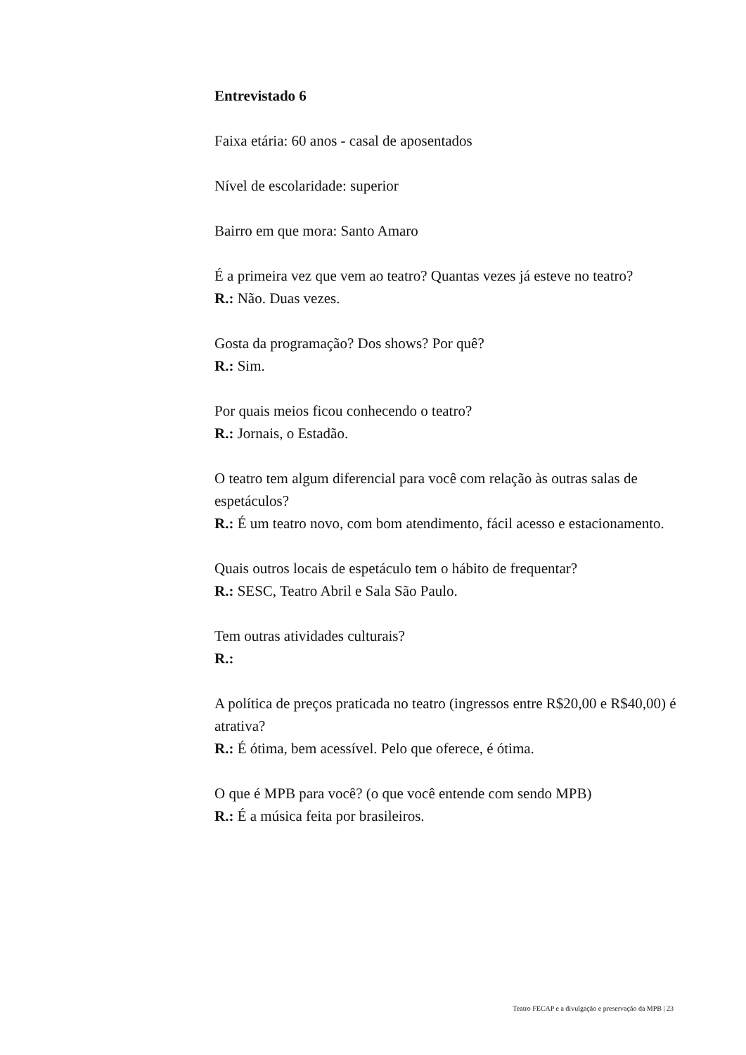Entrevistado 6
Faixa etária: 60 anos - casal de aposentados
Nível de escolaridade: superior
Bairro em que mora: Santo Amaro
É a primeira vez que vem ao teatro? Quantas vezes já esteve no teatro?
R.: Não. Duas vezes.
Gosta da programação? Dos shows? Por quê?
R.: Sim.
Por quais meios ficou conhecendo o teatro?
R.: Jornais, o Estadão.
O teatro tem algum diferencial para você com relação às outras salas de espetáculos?
R.: É um teatro novo, com bom atendimento, fácil acesso e estacionamento.
Quais outros locais de espetáculo tem o hábito de frequentar?
R.: SESC, Teatro Abril e Sala São Paulo.
Tem outras atividades culturais?
R.:
A política de preços praticada no teatro (ingressos entre R$20,00 e R$40,00) é atrativa?
R.: É ótima, bem acessível. Pelo que oferece, é ótima.
O que é MPB para você? (o que você entende com sendo MPB)
R.: É a música feita por brasileiros.
Teatro FECAP e a divulgação e preservação da MPB | 23